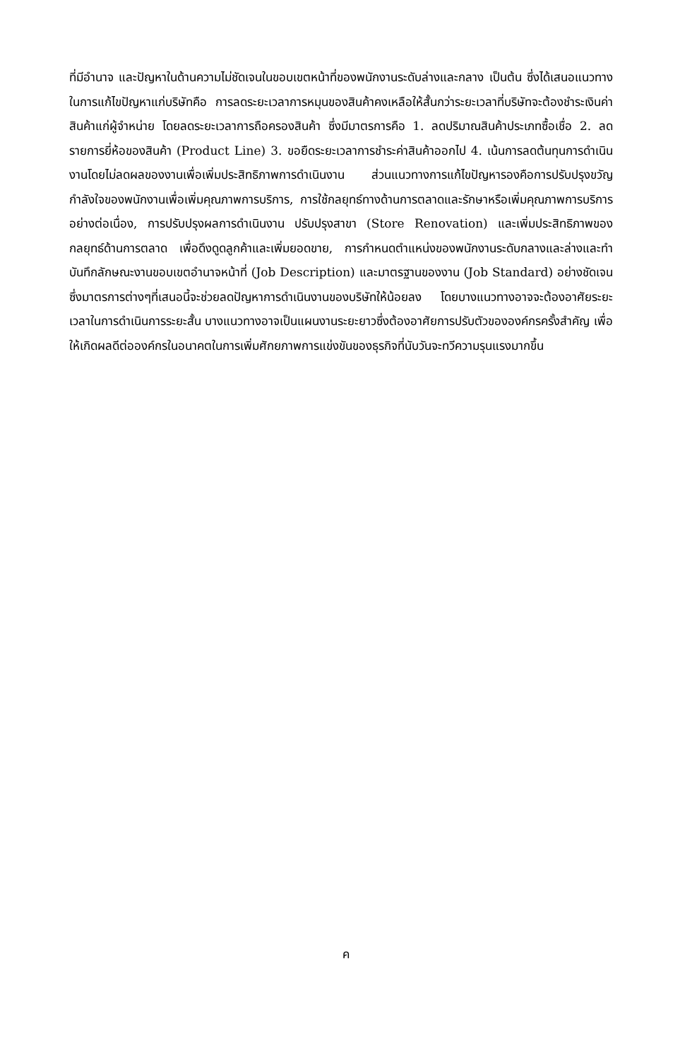ที่มีอำนาจ และปัญหาในด้านความไม่ชัดเจนในขอบเขตหน้าที่ของพนักงานระดับล่างและกลาง เป็นต้น ซึ่งได้เสนอแนวทางในการแก้ไขปัญหาแก่บริษัทคือ การลดระยะเวลาการหมุนของสินค้าคงเหลือให้สั้นกว่าระยะเวลาที่บริษัทจะต้องชำระเงินค่าสินค้าแก่ผู้จำหน่าย โดยลดระยะเวลาการถือครองสินค้า ซึ่งมีมาตรการคือ 1. ลดปริมาณสินค้าประเภทซื้อเชื่อ 2. ลดรายการยี่ห้อของสินค้า (Product Line) 3. ขอยืดระยะเวลาการชำระค่าสินค้าออกไป 4. เน้นการลดต้นทุนการดำเนินงานโดยไม่ลดผลของงานเพื่อเพิ่มประสิทธิภาพการดำเนินงาน ส่วนแนวทางการแก้ไขปัญหารองคือการปรับปรุงขวัญกำลังใจของพนักงานเพื่อเพิ่มคุณภาพการบริการ, การใช้กลยุทธ์ทางด้านการตลาดและรักษาหรือเพิ่มคุณภาพการบริการอย่างต่อเนื่อง, การปรับปรุงผลการดำเนินงาน ปรับปรุงสาขา (Store Renovation) และเพิ่มประสิทธิภาพของกลยุทธ์ด้านการตลาด เพื่อดึงดูดลูกค้าและเพิ่มยอดขาย, การกำหนดตำแหน่งของพนักงานระดับกลางและล่างและทำบันทึกลักษณะงานขอบเขตอำนาจหน้าที่ (Job Description) และมาตรฐานของงาน (Job Standard) อย่างชัดเจน ซึ่งมาตรการต่างๆที่เสนอนี้จะช่วยลดปัญหาการดำเนินงานของบริษัทให้น้อยลง โดยบางแนวทางอาจจะต้องอาศัยระยะเวลาในการดำเนินการระยะสั้น บางแนวทางอาจเป็นแผนงานระยะยาวซึ่งต้องอาศัยการปรับตัวขององค์กรครั้งสำคัญ เพื่อให้เกิดผลดีต่อองค์กรในอนาคตในการเพิ่มศักยภาพการแข่งขันของธุรกิจที่นับวันจะทวีความรุนแรงมากขึ้น
ค